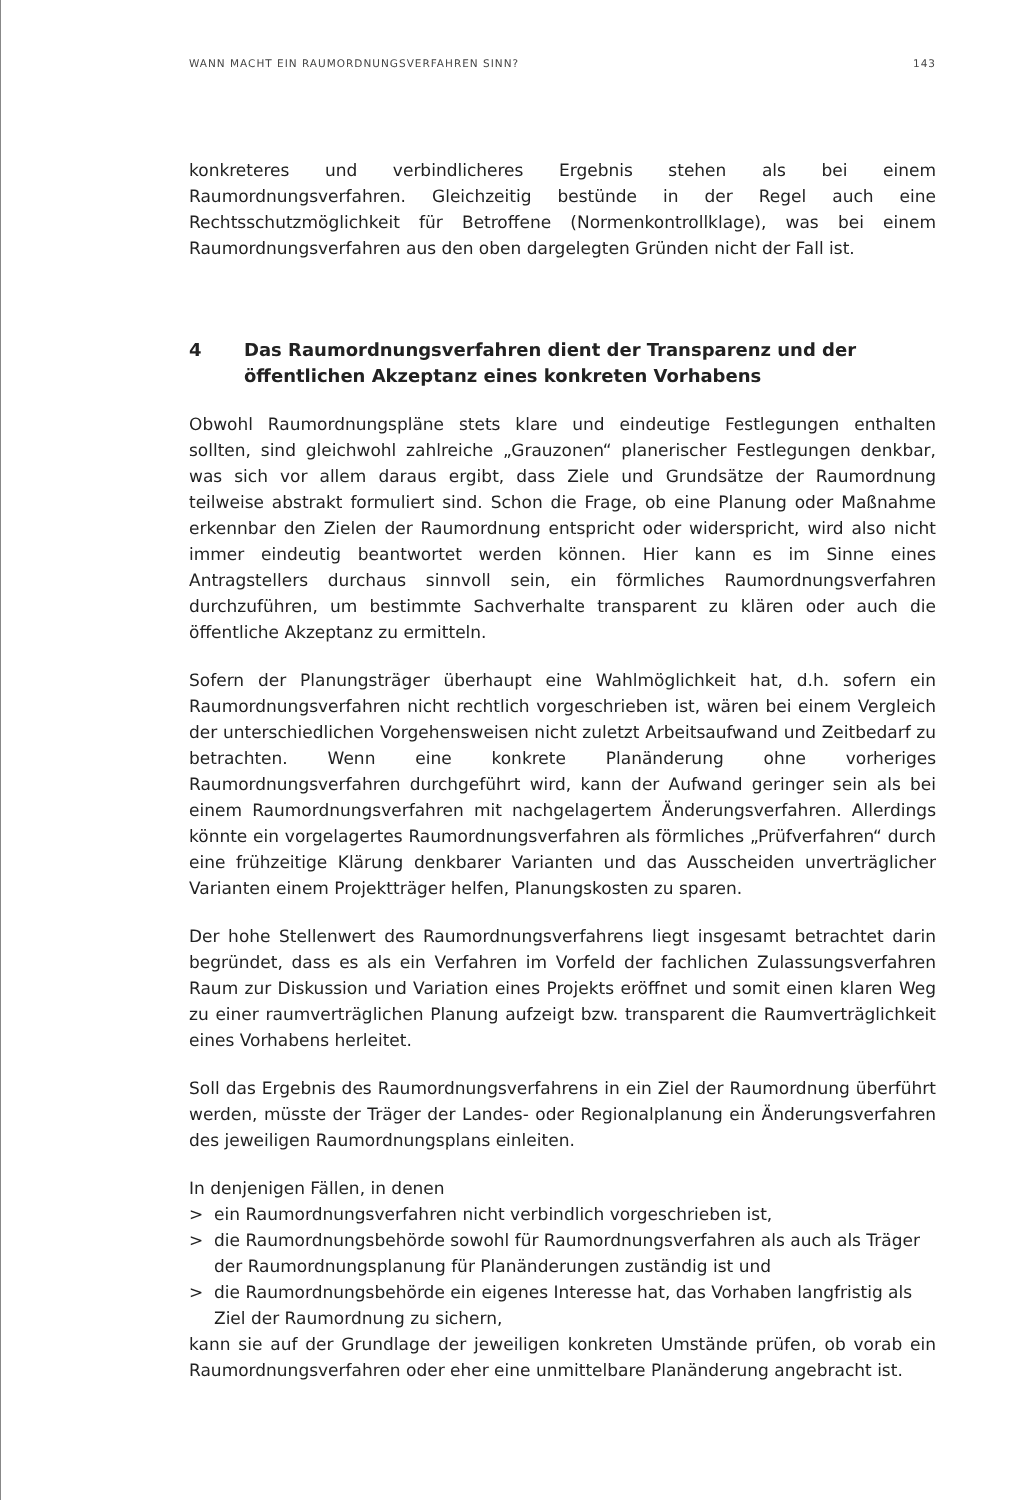WANN MACHT EIN RAUMORDNUNGSVERFAHREN SINN? 143
konkreteres und verbindlicheres Ergebnis stehen als bei einem Raumordnungsverfahren. Gleichzeitig bestünde in der Regel auch eine Rechtsschutzmöglichkeit für Betroffene (Normenkontrollklage), was bei einem Raumordnungsverfahren aus den oben dargelegten Gründen nicht der Fall ist.
4 Das Raumordnungsverfahren dient der Transparenz und der öffentlichen Akzeptanz eines konkreten Vorhabens
Obwohl Raumordnungspläne stets klare und eindeutige Festlegungen enthalten sollten, sind gleichwohl zahlreiche „Grauzonen“ planerischer Festlegungen denkbar, was sich vor allem daraus ergibt, dass Ziele und Grundsätze der Raumordnung teilweise abstrakt formuliert sind. Schon die Frage, ob eine Planung oder Maßnahme erkennbar den Zielen der Raumordnung entspricht oder widerspricht, wird also nicht immer eindeutig beantwortet werden können. Hier kann es im Sinne eines Antragstellers durchaus sinnvoll sein, ein förmliches Raumordnungsverfahren durchzuführen, um bestimmte Sachverhalte transparent zu klären oder auch die öffentliche Akzeptanz zu ermitteln.
Sofern der Planungsträger überhaupt eine Wahlmöglichkeit hat, d.h. sofern ein Raumordnungsverfahren nicht rechtlich vorgeschrieben ist, wären bei einem Vergleich der unterschiedlichen Vorgehensweisen nicht zuletzt Arbeitsaufwand und Zeitbedarf zu betrachten. Wenn eine konkrete Planänderung ohne vorheriges Raumordnungsverfahren durchgeführt wird, kann der Aufwand geringer sein als bei einem Raumordnungsverfahren mit nachgelagertem Änderungsverfahren. Allerdings könnte ein vorgelagertes Raumordnungsverfahren als förmliches „Prüfverfahren“ durch eine frühzeitige Klärung denkbarer Varianten und das Ausscheiden unverträglicher Varianten einem Projektträger helfen, Planungskosten zu sparen.
Der hohe Stellenwert des Raumordnungsverfahrens liegt insgesamt betrachtet darin begründet, dass es als ein Verfahren im Vorfeld der fachlichen Zulassungsverfahren Raum zur Diskussion und Variation eines Projekts eröffnet und somit einen klaren Weg zu einer raumverträglichen Planung aufzeigt bzw. transparent die Raumverträglichkeit eines Vorhabens herleitet.
Soll das Ergebnis des Raumordnungsverfahrens in ein Ziel der Raumordnung überführt werden, müsste der Träger der Landes- oder Regionalplanung ein Änderungsverfahren des jeweiligen Raumordnungsplans einleiten.
In denjenigen Fällen, in denen
> ein Raumordnungsverfahren nicht verbindlich vorgeschrieben ist,
> die Raumordnungsbehörde sowohl für Raumordnungsverfahren als auch als Träger der Raumordnungsplanung für Planänderungen zuständig ist und
> die Raumordnungsbehörde ein eigenes Interesse hat, das Vorhaben langfristig als Ziel der Raumordnung zu sichern,
kann sie auf der Grundlage der jeweiligen konkreten Umstände prüfen, ob vorab ein Raumordnungsverfahren oder eher eine unmittelbare Planänderung angebracht ist.